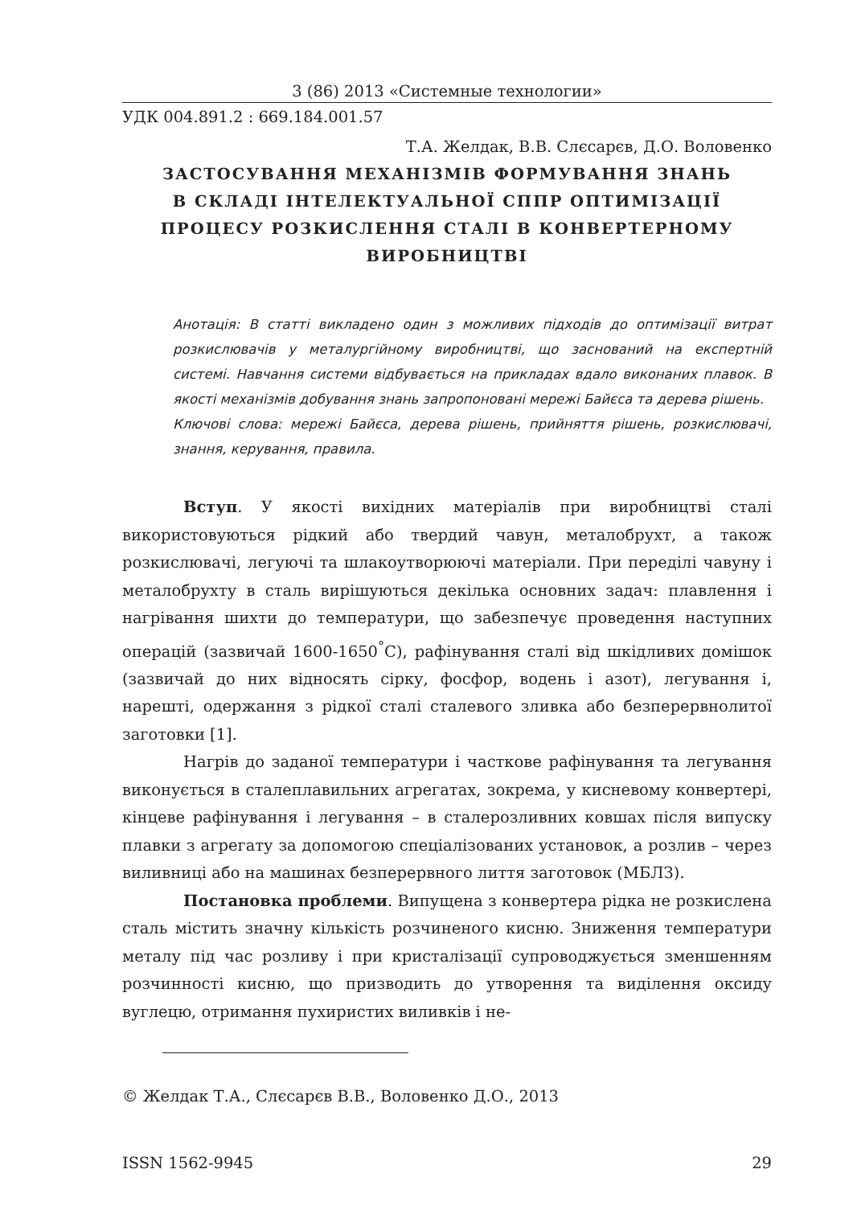3 (86) 2013 «Системные технологии»
УДК 004.891.2 : 669.184.001.57
Т.А. Желдак, В.В. Слєсарєв, Д.О. Воловенко
ЗАСТОСУВАННЯ МЕХАНІЗМІВ ФОРМУВАННЯ ЗНАНЬ
В СКЛАДІ ІНТЕЛЕКТУАЛЬНОЇ СППР ОПТИМІЗАЦІЇ
ПРОЦЕСУ РОЗКИСЛЕННЯ СТАЛІ В КОНВЕРТЕРНОМУ
ВИРОБНИЦТВІ
Анотація: В статті викладено один з можливих підходів до оптимізації витрат розкислювачів у металургійному виробництві, що заснований на експертній системі. Навчання системи відбувається на прикладах вдало виконаних плавок. В якості механізмів добування знань запропоновані мережі Байєса та дерева рішень.
Ключові слова: мережі Байєса, дерева рішень, прийняття рішень, розкислювачі, знання, керування, правила.
Вступ. У якості вихідних матеріалів при виробництві сталі використовуються рідкий або твердий чавун, металобрухт, а також розкислювачі, легуючі та шлакоутворюючі матеріали. При переділі чавуну і металобрухту в сталь вирішуються декілька основних задач: плавлення і нагрівання шихти до температури, що забезпечує проведення наступних операцій (зазвичай 1600-1650<sup>°</sup>С), рафінування сталі від шкідливих домішок (зазвичай до них відносять сірку, фосфор, водень і азот), легування і, нарешті, одержання з рідкої сталі сталевого зливка або безперервнолитої заготовки [1].
Нагрів до заданої температури і часткове рафінування та легування виконується в сталеплавильних агрегатах, зокрема, у кисневому конвертері, кінцеве рафінування і легування – в сталерозливних ковшах після випуску плавки з агрегату за допомогою спеціалізованих установок, а розлив – через виливниці або на машинах безперервного лиття заготовок (МБЛЗ).
Постановка проблеми. Випущена з конвертера рідка не розкислена сталь містить значну кількість розчиненого кисню. Зниження температури металу під час розливу і при кристалізації супроводжується зменшенням розчинності кисню, що призводить до утворення та виділення оксиду вуглецю, отримання пухиристих виливків і не-
© Желдак Т.А., Слєсарєв В.В., Воловенко Д.О., 2013
ISSN 1562-9945 29